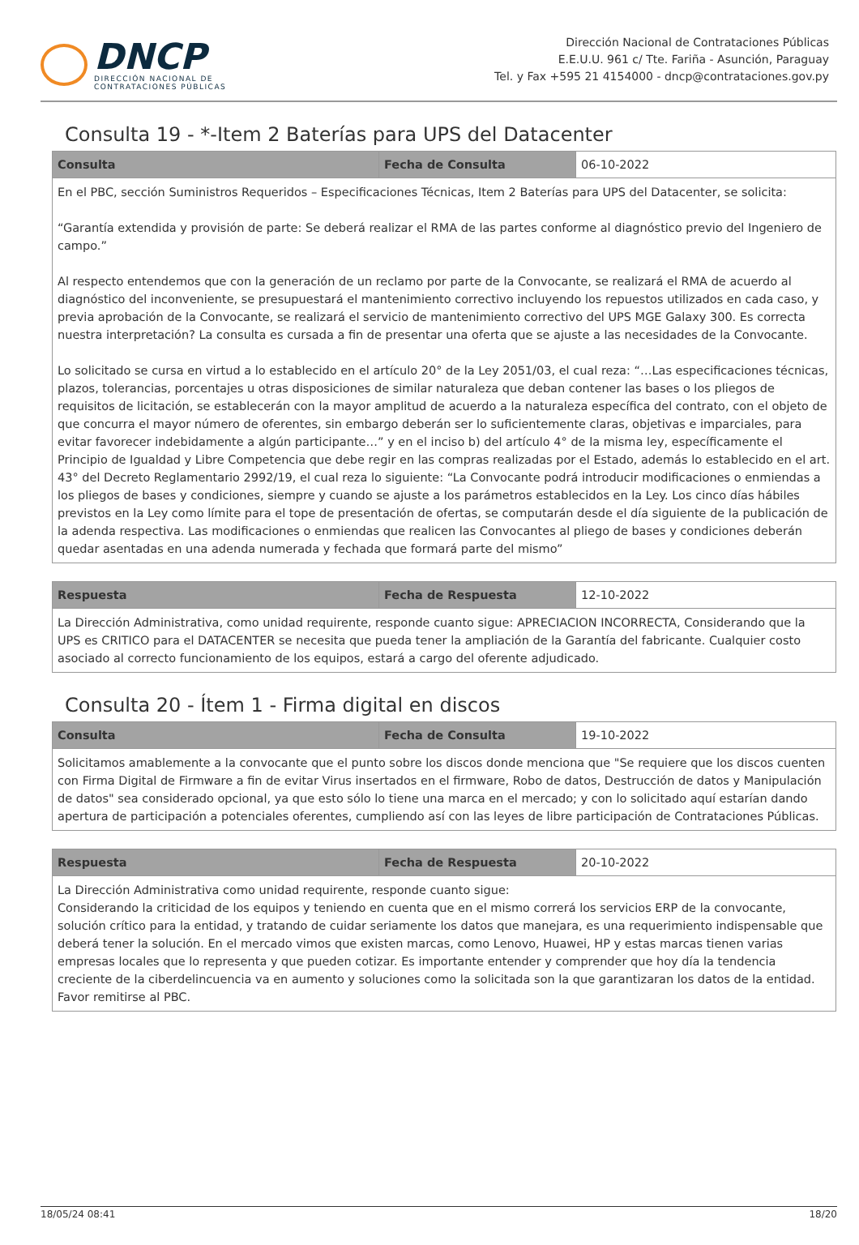DNCP
DIRECCIÓN NACIONAL DE
CONTRATACIONES PÚBLICAS
Dirección Nacional de Contrataciones Públicas
E.E.U.U. 961 c/ Tte. Fariña - Asunción, Paraguay
Tel. y Fax +595 21 4154000 - dncp@contrataciones.gov.py
Consulta 19 - *-Item 2 Baterías para UPS del Datacenter
| Consulta | Fecha de Consulta | 06-10-2022 |
| En el PBC, sección Suministros Requeridos – Especificaciones Técnicas, Item 2 Baterías para UPS del Datacenter, se solicita: “Garantía extendida y provisión de parte: Se deberá realizar el RMA de las partes conforme al diagnóstico previo del Ingeniero de campo.” Al respecto entendemos que con la generación de un reclamo por parte de la Convocante, se realizará el RMA de acuerdo al diagnóstico del inconveniente, se presupuestará el mantenimiento correctivo incluyendo los repuestos utilizados en cada caso, y previa aprobación de la Convocante, se realizará el servicio de mantenimiento correctivo del UPS MGE Galaxy 300. Es correcta nuestra interpretación? La consulta es cursada a fin de presentar una oferta que se ajuste a las necesidades de la Convocante. Lo solicitado se cursa en virtud a lo establecido en el artículo 20° de la Ley 2051/03, el cual reza: “…Las especificaciones técnicas, plazos, tolerancias, porcentajes u otras disposiciones de similar naturaleza que deban contener las bases o los pliegos de requisitos de licitación, se establecerán con la mayor amplitud de acuerdo a la naturaleza específica del contrato, con el objeto de que concurra el mayor número de oferentes, sin embargo deberán ser lo suficientemente claras, objetivas e imparciales, para evitar favorecer indebidamente a algún participante…” y en el inciso b) del artículo 4° de la misma ley, específicamente el Principio de Igualdad y Libre Competencia que debe regir en las compras realizadas por el Estado, además lo establecido en el art. 43° del Decreto Reglamentario 2992/19, el cual reza lo siguiente: “La Convocante podrá introducir modificaciones o enmiendas a los pliegos de bases y condiciones, siempre y cuando se ajuste a los parámetros establecidos en la Ley. Los cinco días hábiles previstos en la Ley como límite para el tope de presentación de ofertas, se computarán desde el día siguiente de la publicación de la adenda respectiva. Las modificaciones o enmiendas que realicen las Convocantes al pliego de bases y condiciones deberán quedar asentadas en una adenda numerada y fechada que formará parte del mismo” | | |
| Respuesta | Fecha de Respuesta | 12-10-2022 |
| La Dirección Administrativa, como unidad requirente, responde cuanto sigue: APRECIACION INCORRECTA, Considerando que la UPS es CRITICO para el DATACENTER se necesita que pueda tener la ampliación de la Garantía del fabricante. Cualquier costo asociado al correcto funcionamiento de los equipos, estará a cargo del oferente adjudicado. | | |
Consulta 20 - Ítem 1 - Firma digital en discos
| Consulta | Fecha de Consulta | 19-10-2022 |
| Solicitamos amablemente a la convocante que el punto sobre los discos donde menciona que "Se requiere que los discos cuenten con Firma Digital de Firmware a fin de evitar Virus insertados en el firmware, Robo de datos, Destrucción de datos y Manipulación de datos" sea considerado opcional, ya que esto sólo lo tiene una marca en el mercado; y con lo solicitado aquí estarían dando apertura de participación a potenciales oferentes, cumpliendo así con las leyes de libre participación de Contrataciones Públicas. | | |
| Respuesta | Fecha de Respuesta | 20-10-2022 |
| La Dirección Administrativa como unidad requirente, responde cuanto sigue: Considerando la criticidad de los equipos y teniendo en cuenta que en el mismo correrá los servicios ERP de la convocante, solución crítico para la entidad, y tratando de cuidar seriamente los datos que manejara, es una requerimiento indispensable que deberá tener la solución. En el mercado vimos que existen marcas, como Lenovo, Huawei, HP y estas marcas tienen varias empresas locales que lo representa y que pueden cotizar. Es importante entender y comprender que hoy día la tendencia creciente de la ciberdelincuencia va en aumento y soluciones como la solicitada son la que garantizaran los datos de la entidad. Favor remitirse al PBC. | | |
18/05/24 08:41 18/20